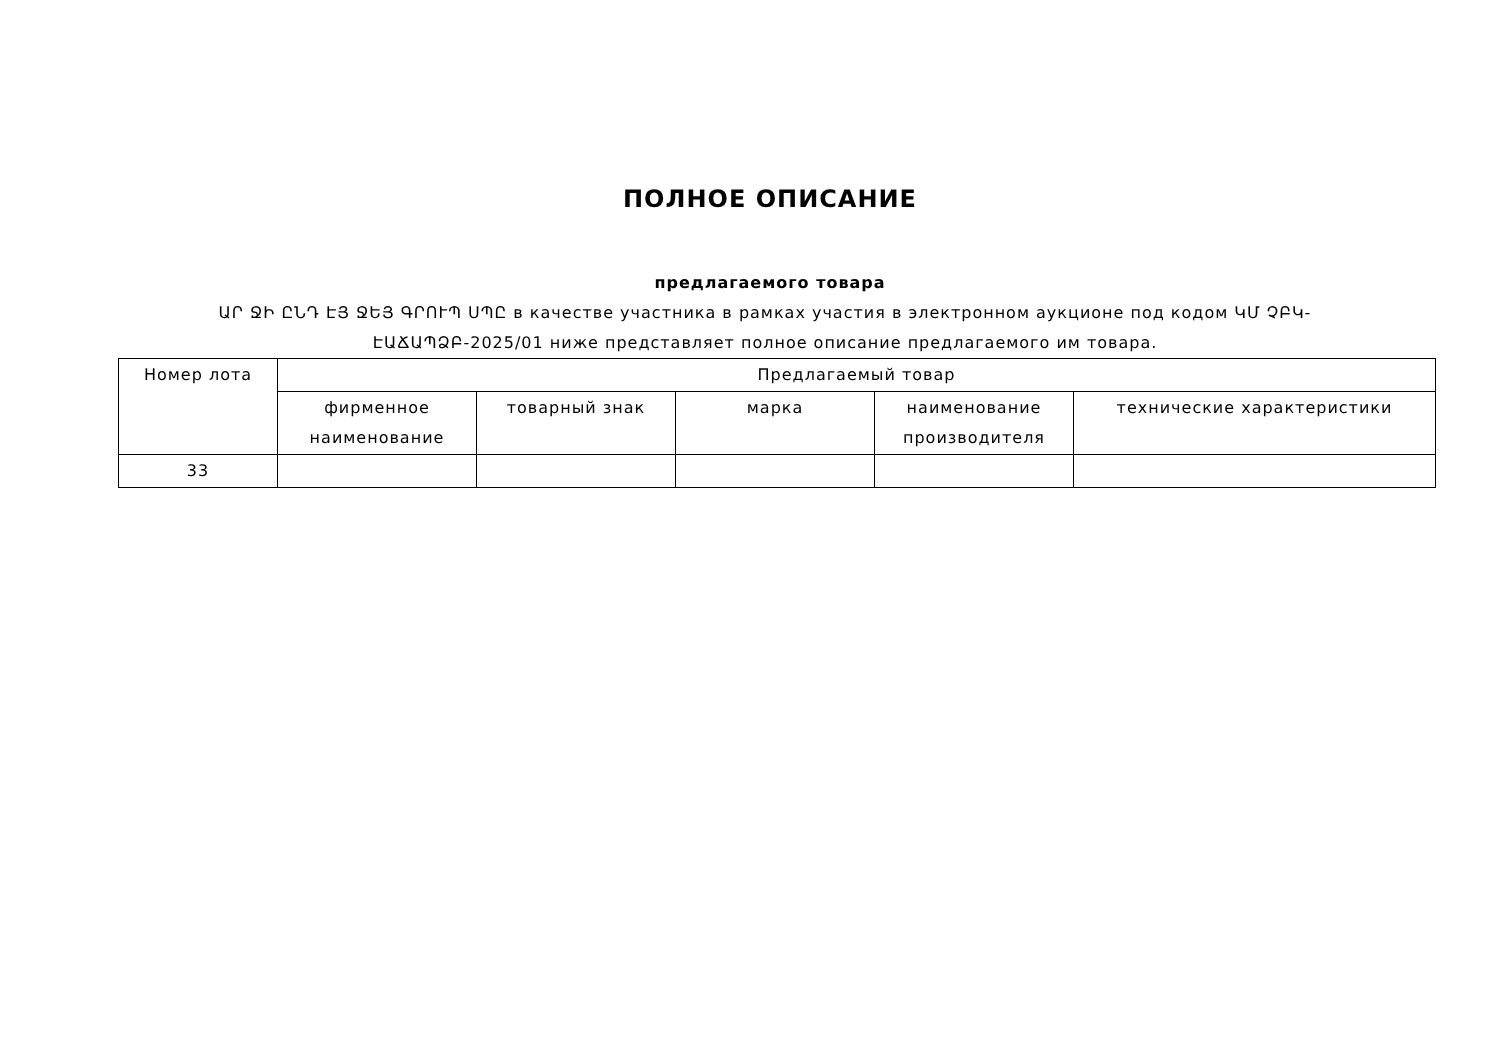ПОЛНОЕ ОПИСАНИЕ
предлагаемого товара
ԱՐ ՋԻ ԸՆԴ ԷՅ ՋԵՅ ԳՐՈՒՊ ՍՊԸ в качестве участника в рамках участия в электронном аукционе под кодом ԿՄ ՉԲԿ-ԷԱՃԱՊՁԲ-2025/01 ниже представляет полное описание предлагаемого им товара.
| Номер лота | Предлагаемый товар | | | | |
| --- | --- | --- | --- | --- | --- |
| | фирменное наименование | товарный знак | марка | наименование производителя | технические характеристики |
| 33 | | | | | |